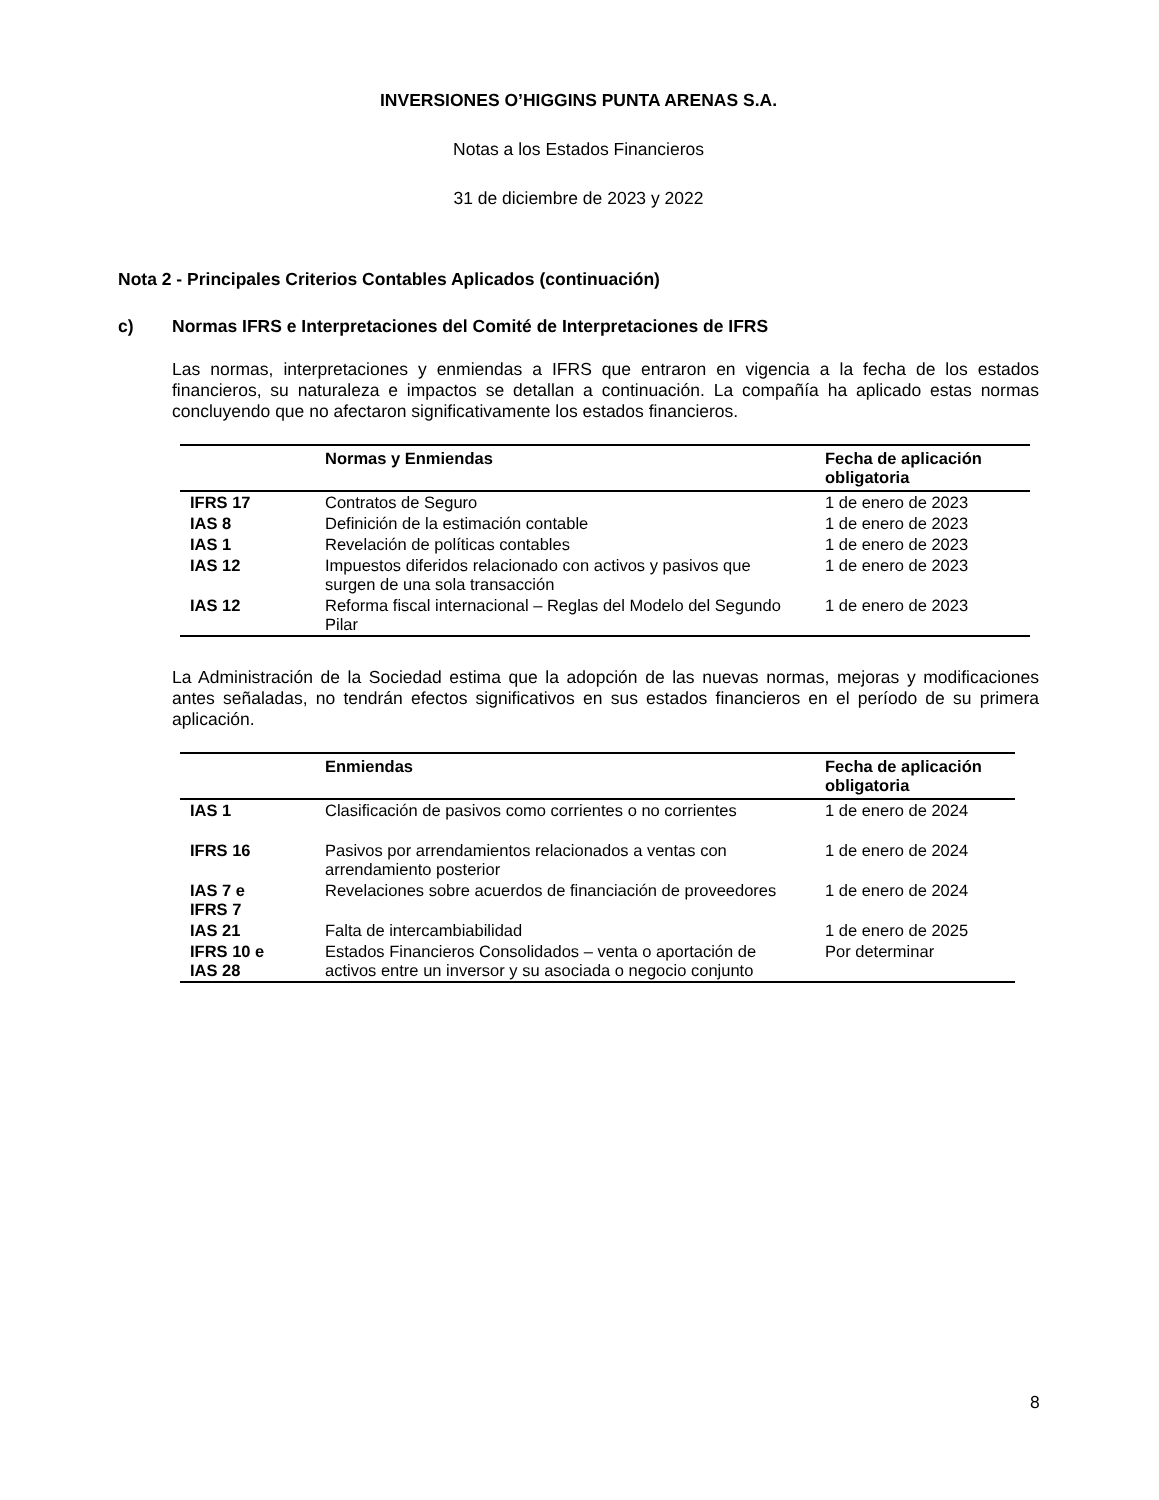INVERSIONES O’HIGGINS PUNTA ARENAS S.A.
Notas a los Estados Financieros
31 de diciembre de 2023 y 2022
Nota 2 - Principales Criterios Contables Aplicados (continuación)
c) Normas IFRS e Interpretaciones del Comité de Interpretaciones de IFRS
Las normas, interpretaciones y enmiendas a IFRS que entraron en vigencia a la fecha de los estados financieros, su naturaleza e impactos se detallan a continuación. La compañía ha aplicado estas normas concluyendo que no afectaron significativamente los estados financieros.
| | Normas y Enmiendas | Fecha de aplicación obligatoria |
| --- | --- | --- |
| IFRS 17 | Contratos de Seguro | 1 de enero de 2023 |
| IAS 8 | Definición de la estimación contable | 1 de enero de 2023 |
| IAS 1 | Revelación de políticas contables | 1 de enero de 2023 |
| IAS 12 | Impuestos diferidos relacionado con activos y pasivos que surgen de una sola transacción | 1 de enero de 2023 |
| IAS 12 | Reforma fiscal internacional – Reglas del Modelo del Segundo Pilar | 1 de enero de 2023 |
La Administración de la Sociedad estima que la adopción de las nuevas normas, mejoras y modificaciones antes señaladas, no tendrán efectos significativos en sus estados financieros en el período de su primera aplicación.
| | Enmiendas | Fecha de aplicación obligatoria |
| --- | --- | --- |
| IAS 1 | Clasificación de pasivos como corrientes o no corrientes | 1 de enero de 2024 |
| IFRS 16 | Pasivos por arrendamientos relacionados a ventas con arrendamiento posterior | 1 de enero de 2024 |
| IAS 7 e IFRS 7 | Revelaciones sobre acuerdos de financiación de proveedores | 1 de enero de 2024 |
| IAS 21 | Falta de intercambiabilidad | 1 de enero de 2025 |
| IFRS 10 e IAS 28 | Estados Financieros Consolidados – venta o aportación de activos entre un inversor y su asociada o negocio conjunto | Por determinar |
8